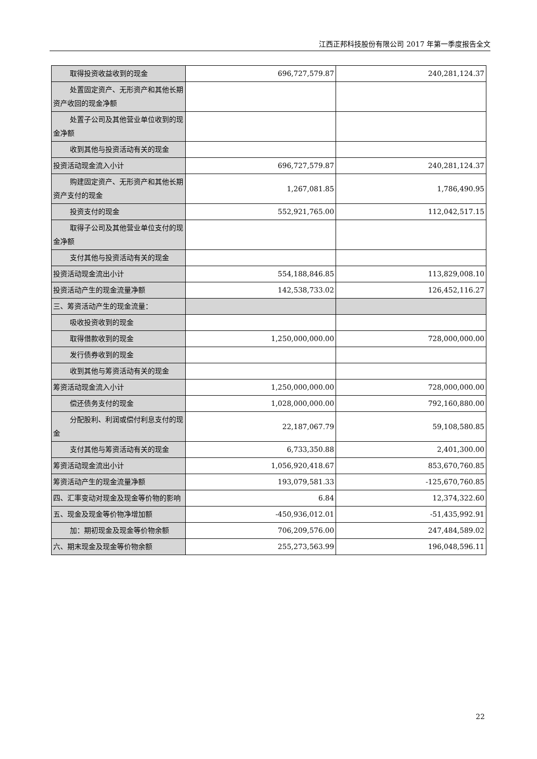江西正邦科技股份有限公司 2017 年第一季度报告全文
| 取得投资收益收到的现金 | 696,727,579.87 | 240,281,124.37 |
| 处置固定资产、无形资产和其他长期资产收回的现金净额 | | |
| 处置子公司及其他营业单位收到的现金净额 | | |
| 收到其他与投资活动有关的现金 | | |
| 投资活动现金流入小计 | 696,727,579.87 | 240,281,124.37 |
| 购建固定资产、无形资产和其他长期资产支付的现金 | 1,267,081.85 | 1,786,490.95 |
| 投资支付的现金 | 552,921,765.00 | 112,042,517.15 |
| 取得子公司及其他营业单位支付的现金净额 | | |
| 支付其他与投资活动有关的现金 | | |
| 投资活动现金流出小计 | 554,188,846.85 | 113,829,008.10 |
| 投资活动产生的现金流量净额 | 142,538,733.02 | 126,452,116.27 |
| 三、筹资活动产生的现金流量： | | |
| 吸收投资收到的现金 | | |
| 取得借款收到的现金 | 1,250,000,000.00 | 728,000,000.00 |
| 发行债券收到的现金 | | |
| 收到其他与筹资活动有关的现金 | | |
| 筹资活动现金流入小计 | 1,250,000,000.00 | 728,000,000.00 |
| 偿还债务支付的现金 | 1,028,000,000.00 | 792,160,880.00 |
| 分配股利、利润或偿付利息支付的现金 | 22,187,067.79 | 59,108,580.85 |
| 支付其他与筹资活动有关的现金 | 6,733,350.88 | 2,401,300.00 |
| 筹资活动现金流出小计 | 1,056,920,418.67 | 853,670,760.85 |
| 筹资活动产生的现金流量净额 | 193,079,581.33 | -125,670,760.85 |
| 四、汇率变动对现金及现金等价物的影响 | 6.84 | 12,374,322.60 |
| 五、现金及现金等价物净增加额 | -450,936,012.01 | -51,435,992.91 |
| 加：期初现金及现金等价物余额 | 706,209,576.00 | 247,484,589.02 |
| 六、期末现金及现金等价物余额 | 255,273,563.99 | 196,048,596.11 |
22